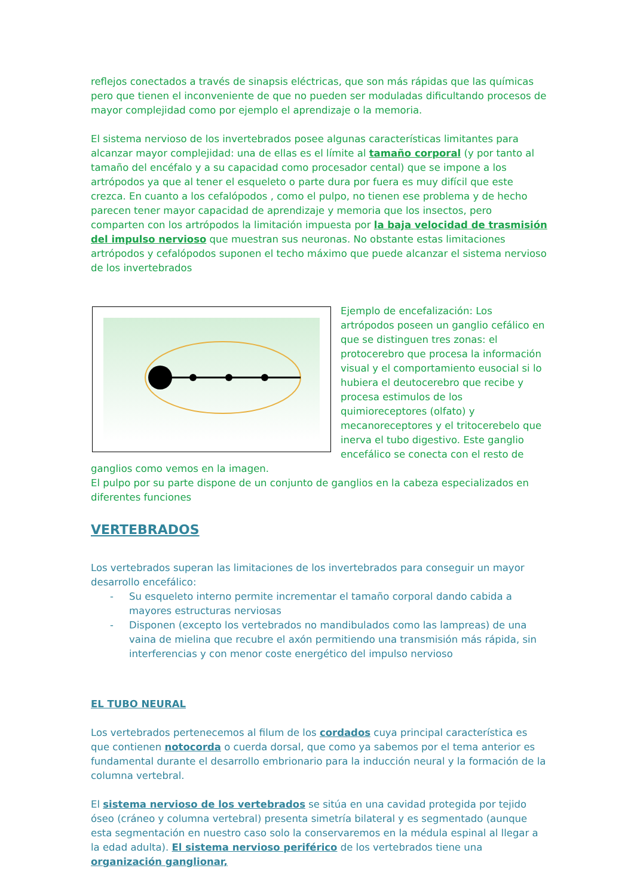reflejos conectados a través de sinapsis eléctricas, que son más rápidas que las químicas pero que tienen el inconveniente de que no pueden ser moduladas dificultando procesos de mayor complejidad como por ejemplo el aprendizaje o la memoria.
El sistema nervioso de los invertebrados posee algunas características limitantes para alcanzar mayor complejidad: una de ellas es el límite al tamaño corporal (y por tanto al tamaño del encéfalo y a su capacidad como procesador cental) que se impone a los artrópodos ya que al tener el esqueleto o parte dura por fuera es muy difícil que este crezca. En cuanto a los cefalópodos , como el pulpo, no tienen ese problema y de hecho parecen tener mayor capacidad de aprendizaje y memoria que los insectos, pero comparten con los artrópodos la limitación impuesta por la baja velocidad de trasmisión del impulso nervioso que muestran sus neuronas. No obstante estas limitaciones artrópodos y cefalópodos suponen el techo máximo que puede alcanzar el sistema nervioso de los invertebrados
Ejemplo de encefalización: Los artrópodos poseen un ganglio cefálico en que se distinguen tres zonas: el protocerebro que procesa la información visual y el comportamiento eusocial si lo hubiera el deutocerebro que recibe y procesa estimulos de los quimioreceptores (olfato) y mecanoreceptores y el tritocerebelo que inerva el tubo digestivo. Este ganglio encefálico se conecta con el resto de ganglios como vemos en la imagen.
El pulpo por su parte dispone de un conjunto de ganglios en la cabeza especializados en diferentes funciones
VERTEBRADOS
Los vertebrados superan las limitaciones de los invertebrados para conseguir un mayor desarrollo encefálico:
- Su esqueleto interno permite incrementar el tamaño corporal dando cabida a mayores estructuras nerviosas
- Disponen (excepto los vertebrados no mandibulados como las lampreas) de una vaina de mielina que recubre el axón permitiendo una transmisión más rápida, sin interferencias y con menor coste energético del impulso nervioso
EL TUBO NEURAL
Los vertebrados pertenecemos al filum de los cordados cuya principal característica es que contienen notocorda o cuerda dorsal, que como ya sabemos por el tema anterior es fundamental durante el desarrollo embrionario para la inducción neural y la formación de la columna vertebral.
El sistema nervioso de los vertebrados se sitúa en una cavidad protegida por tejido óseo (cráneo y columna vertebral) presenta simetría bilateral y es segmentado (aunque esta segmentación en nuestro caso solo la conservaremos en la médula espinal al llegar a la edad adulta). El sistema nervioso periférico de los vertebrados tiene una organización ganglionar,